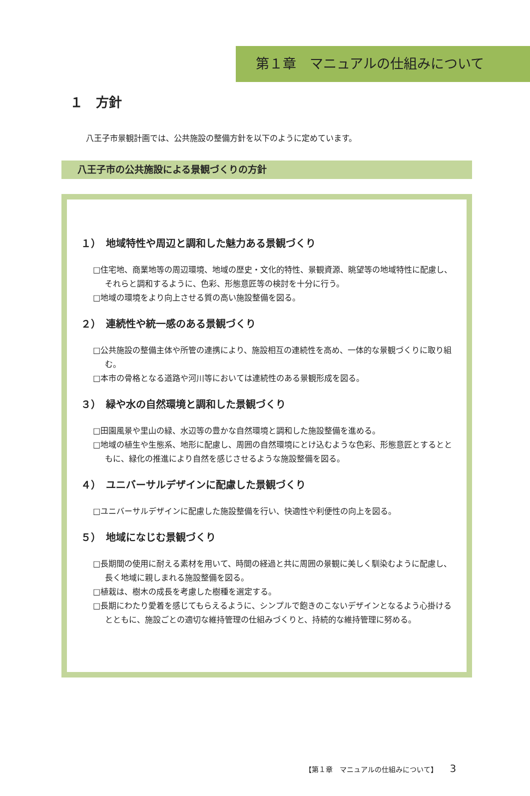第１章　マニュアルの仕組みについて
１　方針
八王子市景観計画では、公共施設の整備方針を以下のように定めています。
八王子市の公共施設による景観づくりの方針
１）　地域特性や周辺と調和した魅力ある景観づくり
□住宅地、商業地等の周辺環境、地域の歴史・文化的特性、景観資源、眺望等の地域特性に配慮し、それらと調和するように、色彩、形態意匠等の検討を十分に行う。
□地域の環境をより向上させる質の高い施設整備を図る。
２）　連続性や統一感のある景観づくり
□公共施設の整備主体や所管の連携により、施設相互の連続性を高め、一体的な景観づくりに取り組む。
□本市の骨格となる道路や河川等においては連続性のある景観形成を図る。
３）　緑や水の自然環境と調和した景観づくり
□田園風景や里山の緑、水辺等の豊かな自然環境と調和した施設整備を進める。
□地域の植生や生態系、地形に配慮し、周囲の自然環境にとけ込むような色彩、形態意匠とするとともに、緑化の推進により自然を感じさせるような施設整備を図る。
４）　ユニバーサルデザインに配慮した景観づくり
□ユニバーサルデザインに配慮した施設整備を行い、快適性や利便性の向上を図る。
５）　地域になじむ景観づくり
□長期間の使用に耐える素材を用いて、時間の経過と共に周囲の景観に美しく馴染むように配慮し、長く地域に親しまれる施設整備を図る。
□植栽は、樹木の成長を考慮した樹種を選定する。
□長期にわたり愛着を感じてもらえるように、シンプルで飽きのこないデザインとなるよう心掛けるとともに、施設ごとの適切な維持管理の仕組みづくりと、持続的な維持管理に努める。
【第１章　マニュアルの仕組みについて】 3